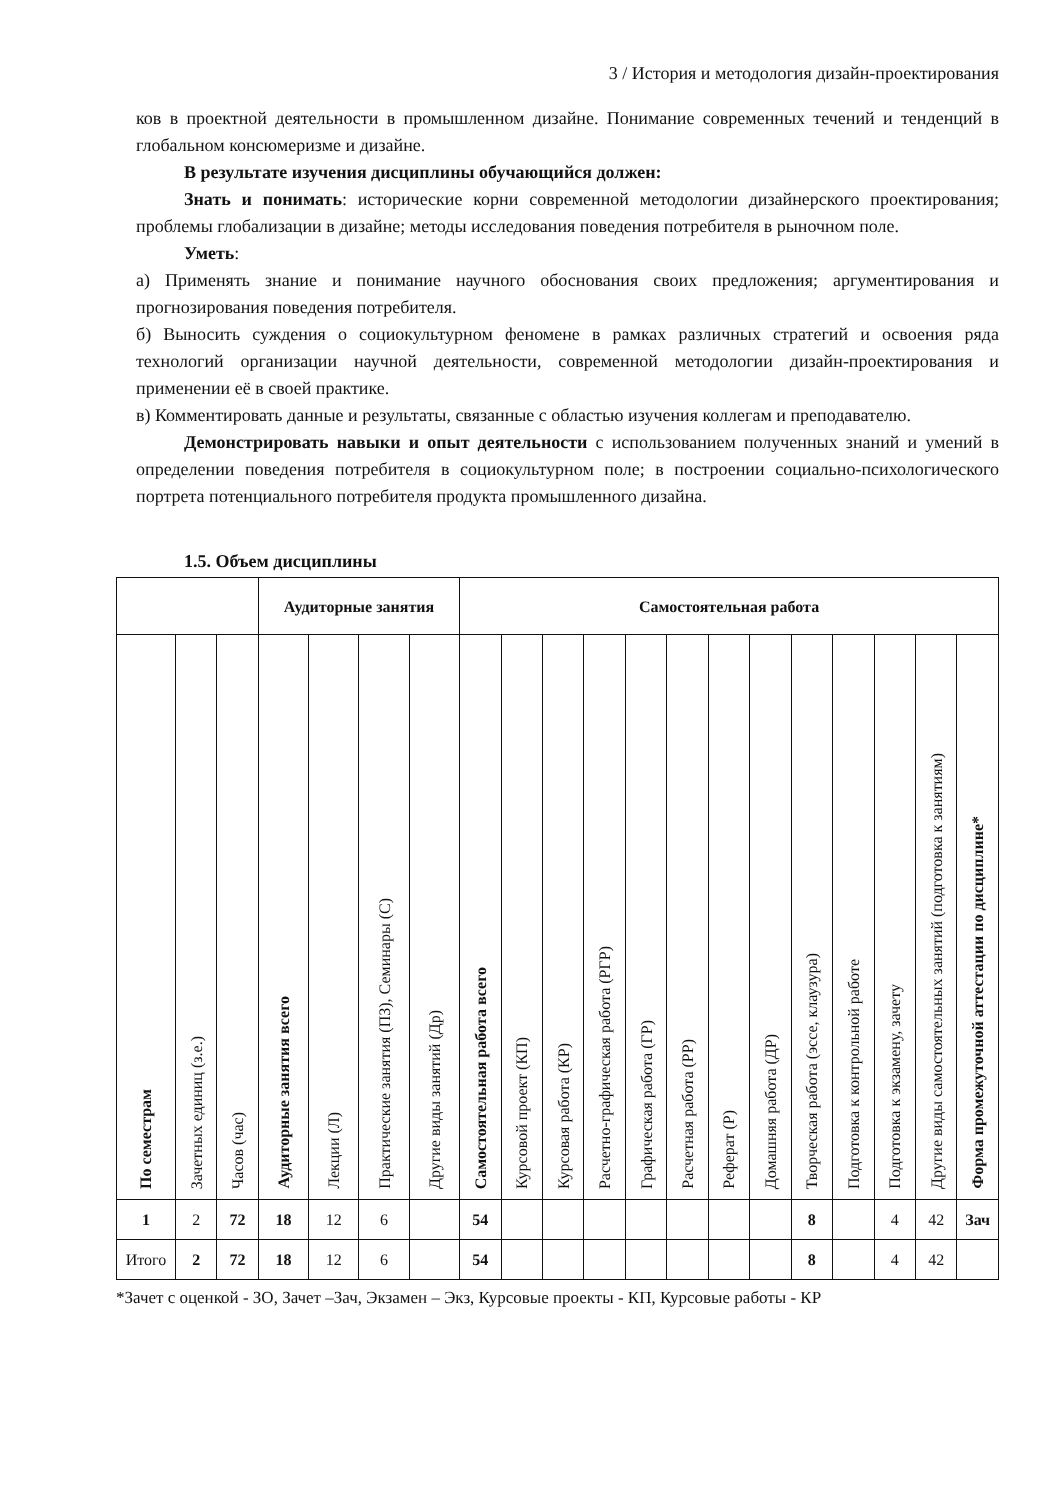3 / История и методология дизайн-проектирования
ков в проектной деятельности в промышленном дизайне. Понимание современных течений и тенденций в глобальном консюмеризме и дизайне.
В результате изучения дисциплины обучающийся должен:
Знать и понимать: исторические корни современной методологии дизайнерского проектирования; проблемы глобализации в дизайне; методы исследования поведения потребителя в рыночном поле.
Уметь:
а) Применять знание и понимание научного обоснования своих предложения; аргументирования и прогнозирования поведения потребителя.
б) Выносить суждения о социокультурном феномене в рамках различных стратегий и освоения ряда технологий организации научной деятельности, современной методологии дизайн-проектирования и применении её в своей практике.
в) Комментировать данные и результаты, связанные с областью изучения коллегам и преподавателю.
Демонстрировать навыки и опыт деятельности с использованием полученных знаний и умений в определении поведения потребителя в социокультурном поле; в построении социально-психологического портрета потенциального потребителя продукта промышленного дизайна.
1.5. Объем дисциплины
| | | | Аудиторные занятия | | | | Самостоятельная работа | | | | | | | | | | | | |
| --- | --- | --- | --- | --- | --- | --- | --- | --- | --- | --- | --- | --- | --- | --- | --- | --- | --- | --- | --- |
| По семестрам | Зачетных единиц (з.е.) | Часов (час) | Аудиторные занятия всего | Лекции (Л) | Практические занятия (ПЗ), Семинары (С) | Другие виды занятий (Др) | Самостоятельная работа всего | Курсовой проект (КП) | Курсовая работа (КР) | Расчетно-графическая работа (РГР) | Графическая работа (ГР) | Расчетная работа (РР) | Реферат (Р) | Домашняя работа (ДР) | Творческая работа (эссе, клаузура) | Подготовка к контрольной работе | Подготовка к экзамену, зачету | Другие виды самостоятельных занятий (подготовка к занятиям) | Форма промежуточной аттестации по дисциплине* |
| 1 | 2 | 72 | 18 | 12 | 6 | | 54 | | | | | | | | 8 | | 4 | 42 | Зач |
| Итого | 2 | 72 | 18 | 12 | 6 | | 54 | | | | | | | | 8 | | 4 | 42 | |
*Зачет с оценкой - ЗО, Зачет –Зач, Экзамен – Экз, Курсовые проекты - КП, Курсовые работы - КР